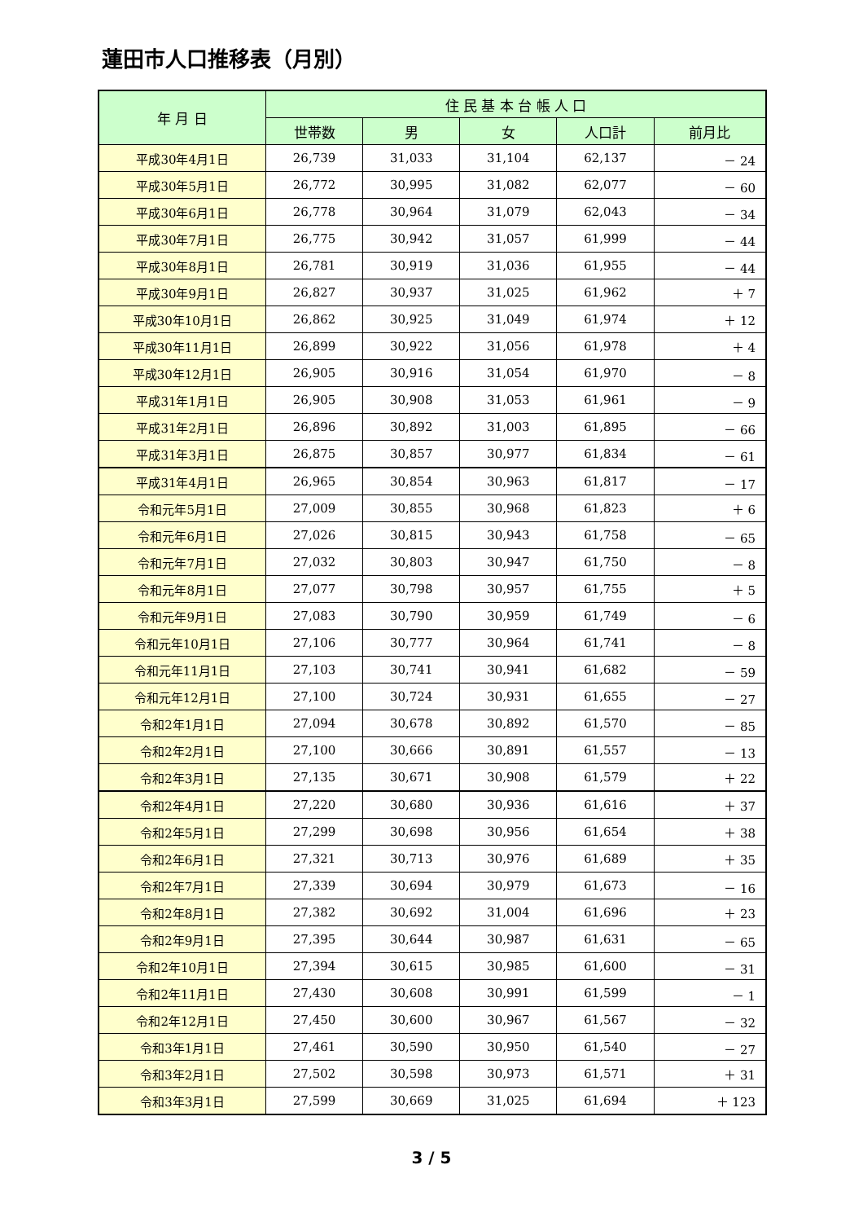蓮田市人口推移表（月別）
| 年 月 日 | 住 民 基 本 台 帳 人 口 | | | | |
| --- | --- | --- | --- | --- | --- |
| | 世帯数 | 男 | 女 | 人口計 | 前月比 |
| 平成30年4月1日 | 26,739 | 31,033 | 31,104 | 62,137 | － 24 |
| 平成30年5月1日 | 26,772 | 30,995 | 31,082 | 62,077 | － 60 |
| 平成30年6月1日 | 26,778 | 30,964 | 31,079 | 62,043 | － 34 |
| 平成30年7月1日 | 26,775 | 30,942 | 31,057 | 61,999 | － 44 |
| 平成30年8月1日 | 26,781 | 30,919 | 31,036 | 61,955 | － 44 |
| 平成30年9月1日 | 26,827 | 30,937 | 31,025 | 61,962 | ＋ 7 |
| 平成30年10月1日 | 26,862 | 30,925 | 31,049 | 61,974 | ＋ 12 |
| 平成30年11月1日 | 26,899 | 30,922 | 31,056 | 61,978 | ＋ 4 |
| 平成30年12月1日 | 26,905 | 30,916 | 31,054 | 61,970 | － 8 |
| 平成31年1月1日 | 26,905 | 30,908 | 31,053 | 61,961 | － 9 |
| 平成31年2月1日 | 26,896 | 30,892 | 31,003 | 61,895 | － 66 |
| 平成31年3月1日 | 26,875 | 30,857 | 30,977 | 61,834 | － 61 |
| 平成31年4月1日 | 26,965 | 30,854 | 30,963 | 61,817 | － 17 |
| 令和元年5月1日 | 27,009 | 30,855 | 30,968 | 61,823 | ＋ 6 |
| 令和元年6月1日 | 27,026 | 30,815 | 30,943 | 61,758 | － 65 |
| 令和元年7月1日 | 27,032 | 30,803 | 30,947 | 61,750 | － 8 |
| 令和元年8月1日 | 27,077 | 30,798 | 30,957 | 61,755 | ＋ 5 |
| 令和元年9月1日 | 27,083 | 30,790 | 30,959 | 61,749 | － 6 |
| 令和元年10月1日 | 27,106 | 30,777 | 30,964 | 61,741 | － 8 |
| 令和元年11月1日 | 27,103 | 30,741 | 30,941 | 61,682 | － 59 |
| 令和元年12月1日 | 27,100 | 30,724 | 30,931 | 61,655 | － 27 |
| 令和2年1月1日 | 27,094 | 30,678 | 30,892 | 61,570 | － 85 |
| 令和2年2月1日 | 27,100 | 30,666 | 30,891 | 61,557 | － 13 |
| 令和2年3月1日 | 27,135 | 30,671 | 30,908 | 61,579 | ＋ 22 |
| 令和2年4月1日 | 27,220 | 30,680 | 30,936 | 61,616 | ＋ 37 |
| 令和2年5月1日 | 27,299 | 30,698 | 30,956 | 61,654 | ＋ 38 |
| 令和2年6月1日 | 27,321 | 30,713 | 30,976 | 61,689 | ＋ 35 |
| 令和2年7月1日 | 27,339 | 30,694 | 30,979 | 61,673 | － 16 |
| 令和2年8月1日 | 27,382 | 30,692 | 31,004 | 61,696 | ＋ 23 |
| 令和2年9月1日 | 27,395 | 30,644 | 30,987 | 61,631 | － 65 |
| 令和2年10月1日 | 27,394 | 30,615 | 30,985 | 61,600 | － 31 |
| 令和2年11月1日 | 27,430 | 30,608 | 30,991 | 61,599 | － 1 |
| 令和2年12月1日 | 27,450 | 30,600 | 30,967 | 61,567 | － 32 |
| 令和3年1月1日 | 27,461 | 30,590 | 30,950 | 61,540 | － 27 |
| 令和3年2月1日 | 27,502 | 30,598 | 30,973 | 61,571 | ＋ 31 |
| 令和3年3月1日 | 27,599 | 30,669 | 31,025 | 61,694 | ＋ 123 |
3 / 5